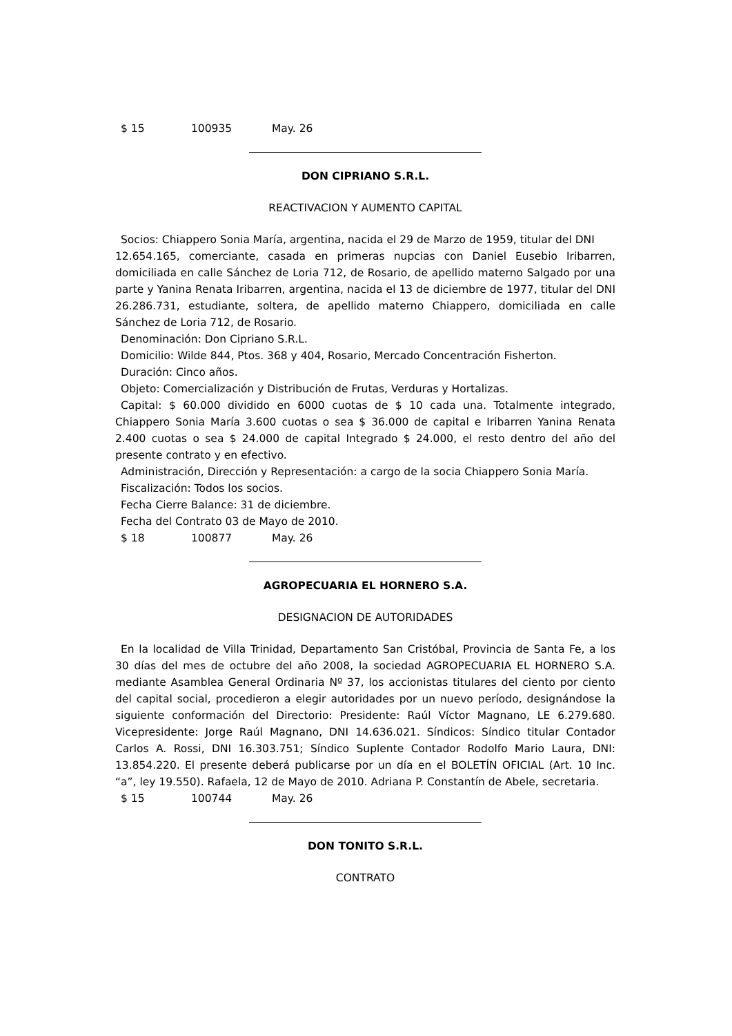$ 15 100935 May. 26
DON CIPRIANO S.R.L.
REACTIVACION Y AUMENTO CAPITAL
Socios: Chiappero Sonia María, argentina, nacida el 29 de Marzo de 1959, titular del DNI
12.654.165, comerciante, casada en primeras nupcias con Daniel Eusebio Iribarren, domiciliada en calle Sánchez de Loria 712, de Rosario, de apellido materno Salgado por una parte y Yanina Renata Iribarren, argentina, nacida el 13 de diciembre de 1977, titular del DNI 26.286.731, estudiante, soltera, de apellido materno Chiappero, domiciliada en calle Sánchez de Loria 712, de Rosario.
Denominación: Don Cipriano S.R.L.
Domicilio: Wilde 844, Ptos. 368 y 404, Rosario, Mercado Concentración Fisherton.
Duración: Cinco años.
Objeto: Comercialización y Distribución de Frutas, Verduras y Hortalizas.
Capital: $ 60.000 dividido en 6000 cuotas de $ 10 cada una. Totalmente integrado, Chiappero Sonia María 3.600 cuotas o sea $ 36.000 de capital e Iribarren Yanina Renata 2.400 cuotas o sea $ 24.000 de capital Integrado $ 24.000, el resto dentro del año del presente contrato y en efectivo.
Administración, Dirección y Representación: a cargo de la socia Chiappero Sonia María.
Fiscalización: Todos los socios.
Fecha Cierre Balance: 31 de diciembre.
Fecha del Contrato 03 de Mayo de 2010.
$ 18 100877 May. 26
AGROPECUARIA EL HORNERO S.A.
DESIGNACION DE AUTORIDADES
En la localidad de Villa Trinidad, Departamento San Cristóbal, Provincia de Santa Fe, a los 30 días del mes de octubre del año 2008, la sociedad AGROPECUARIA EL HORNERO S.A. mediante Asamblea General Ordinaria Nº 37, los accionistas titulares del ciento por ciento del capital social, procedieron a elegir autoridades por un nuevo período, designándose la siguiente conformación del Directorio: Presidente: Raúl Víctor Magnano, LE 6.279.680. Vicepresidente: Jorge Raúl Magnano, DNI 14.636.021. Síndicos: Síndico titular Contador Carlos A. Rossi, DNI 16.303.751; Síndico Suplente Contador Rodolfo Mario Laura, DNI: 13.854.220. El presente deberá publicarse por un día en el BOLETÍN OFICIAL (Art. 10 Inc. “a”, ley 19.550). Rafaela, 12 de Mayo de 2010. Adriana P. Constantín de Abele, secretaria.
$ 15 100744 May. 26
DON TONITO S.R.L.
CONTRATO